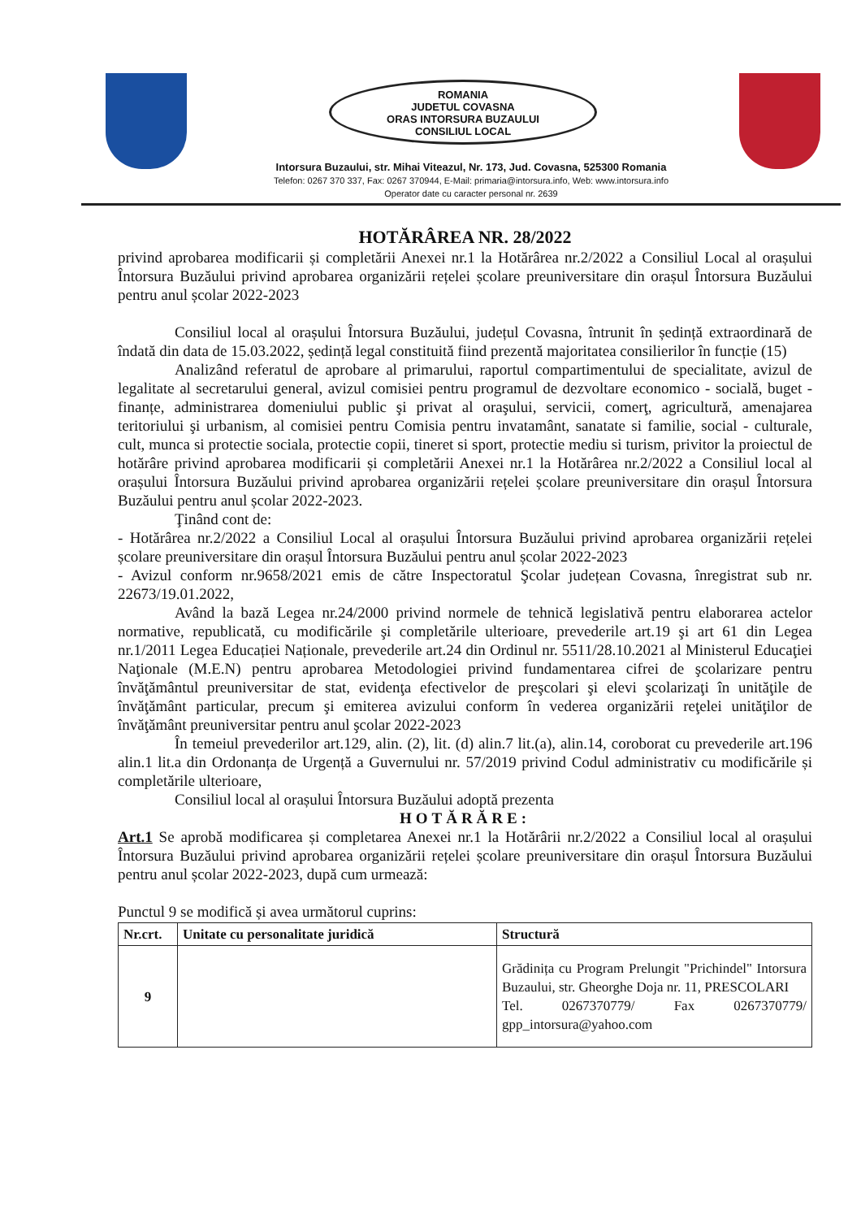ROMANIA
JUDETUL COVASNA
ORAS INTORSURA BUZAULUI
CONSILIUL LOCAL
Intorsura Buzaului, str. Mihai Viteazul, Nr. 173, Jud. Covasna, 525300 Romania
Telefon: 0267 370 337, Fax: 0267 370944, E-Mail: primaria@intorsura.info, Web: www.intorsura.info
Operator date cu caracter personal nr. 2639
HOTĂRÂREA NR. 28/2022
privind aprobarea modificarii și completării Anexei nr.1 la Hotărârea nr.2/2022 a Consiliul Local al orașului Întorsura Buzăului privind aprobarea organizării rețelei școlare preuniversitare din orașul Întorsura Buzăului pentru anul școlar 2022-2023
Consiliul local al orașului Întorsura Buzăului, județul Covasna, întrunit în ședință extraordinară de îndată din data de 15.03.2022, ședință legal constituită fiind prezentă majoritatea consilierilor în funcție (15)
Analizând referatul de aprobare al primarului, raportul compartimentului de specialitate, avizul de legalitate al secretarului general, avizul comisiei pentru programul de dezvoltare economico - socială, buget - finanțe, administrarea domeniului public şi privat al oraşului, servicii, comerţ, agricultură, amenajarea teritoriului şi urbanism, al comisiei pentru Comisia pentru invatamânt, sanatate si familie, social - culturale, cult, munca si protectie sociala, protectie copii, tineret si sport, protectie mediu si turism, privitor la proiectul de hotărâre privind aprobarea modificarii și completării Anexei nr.1 la Hotărârea nr.2/2022 a Consiliul local al orașului Întorsura Buzăului privind aprobarea organizării rețelei școlare preuniversitare din orașul Întorsura Buzăului pentru anul școlar 2022-2023.
Ţinând cont de:
- Hotărârea nr.2/2022 a Consiliul Local al orașului Întorsura Buzăului privind aprobarea organizării rețelei școlare preuniversitare din orașul Întorsura Buzăului pentru anul școlar 2022-2023
- Avizul conform nr.9658/2021 emis de către Inspectoratul Şcolar județean Covasna, înregistrat sub nr. 22673/19.01.2022,
Având la bază Legea nr.24/2000 privind normele de tehnică legislativă pentru elaborarea actelor normative, republicată, cu modificările şi completările ulterioare, prevederile art.19 şi art 61 din Legea nr.1/2011 Legea Educației Naționale, prevederile art.24 din Ordinul nr. 5511/28.10.2021 al Ministerul Educaţiei Naţionale (M.E.N) pentru aprobarea Metodologiei privind fundamentarea cifrei de şcolarizare pentru învăţământul preuniversitar de stat, evidenţa efectivelor de preşcolari şi elevi şcolarizaţi în unităţile de învăţământ particular, precum şi emiterea avizului conform în vederea organizării reţelei unităţilor de învăţământ preuniversitar pentru anul şcolar 2022-2023
În temeiul prevederilor art.129, alin. (2), lit. (d) alin.7 lit.(a), alin.14, coroborat cu prevederile art.196 alin.1 lit.a din Ordonanța de Urgență a Guvernului nr. 57/2019 privind Codul administrativ cu modificările și completările ulterioare,
Consiliul local al orașului Întorsura Buzăului adoptă prezenta
HOTĂRĂRE:
Art.1 Se aprobă modificarea și completarea Anexei nr.1 la Hotărârii nr.2/2022 a Consiliul local al orașului Întorsura Buzăului privind aprobarea organizării rețelei școlare preuniversitare din orașul Întorsura Buzăului pentru anul școlar 2022-2023, după cum urmează:
Punctul 9 se modifică și avea următorul cuprins:
| Nr.crt. | Unitate cu personalitate juridică | Structură |
| --- | --- | --- |
| 9 | | Grădinița cu Program Prelungit "Prichindel" Intorsura Buzaului, str. Gheorghe Doja nr. 11, PRESCOLARI Tel. 0267370779/ Fax 0267370779/ gpp_intorsura@yahoo.com |